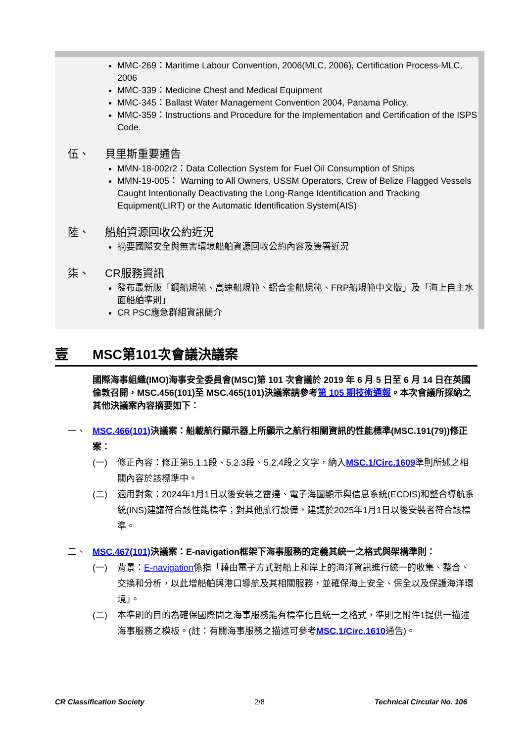MMC-269：Maritime Labour Convention, 2006(MLC, 2006), Certification Process-MLC, 2006
MMC-339：Medicine Chest and Medical Equipment
MMC-345：Ballast Water Management Convention 2004, Panama Policy.
MMC-359：Instructions and Procedure for the Implementation and Certification of the ISPS Code.
伍、 貝里斯重要通告
MMN-18-002r2：Data Collection System for Fuel Oil Consumption of Ships
MMN-19-005： Warning to All Owners, USSM Operators, Crew of Belize Flagged Vessels Caught Intentionally Deactivating the Long-Range Identification and Tracking Equipment(LIRT) or the Automatic Identification System(AIS)
陸、 船舶資源回收公約近況
摘要國際安全與無害環境船舶資源回收公約內容及簽署近況
柒、 CR服務資訊
發布最新版「鋼船規範、高速船規範、鋁合金船規範、FRP船規範中文版」及「海上自主水面船舶準則」
CR PSC應急群組資訊簡介
壹 MSC第101次會議決議案
國際海事組織(IMO)海事安全委員會(MSC)第 101 次會議於 2019 年 6 月 5 日至 6 月 14 日在英國倫敦召開，MSC.456(101)至 MSC.465(101)決議案請參考第 105 期技術通報。本次會議所採納之其他決議案內容摘要如下：
一、 MSC.466(101) 決議案：船載航行顯示器上所顯示之航行相關資訊的性能標準(MSC.191(79))修正案：
(一) 修正內容：修正第5.1.1段、5.2.3段、5.2.4段之文字，納入MSC.1/Circ.1609準則所述之相關內容於該標準中。
(二) 適用對象：2024年1月1日以後安裝之雷達、電子海圖顯示與信息系統(ECDIS)和整合導航系統(INS)建議符合該性能標準；對其他航行設備，建議於2025年1月1日以後安裝者符合該標準。
二、 MSC.467(101) 決議案：E-navigation框架下海事服務的定義其統一之格式與架構準則：
(一) 背景：E-navigation係指「藉由電子方式對船上和岸上的海洋資訊進行統一的收集、整合、交換和分析，以此增船舶與港口導航及其相關服務，並確保海上安全、保全以及保護海洋環境」。
(二) 本準則的目的為確保國際間之海事服務能有標準化且統一之格式，準則之附件1提供一描述海事服務之模板。(註：有關海事服務之描述可參考MSC.1/Circ.1610通告)。
CR Classification Society 2/8 Technical Circular No. 106